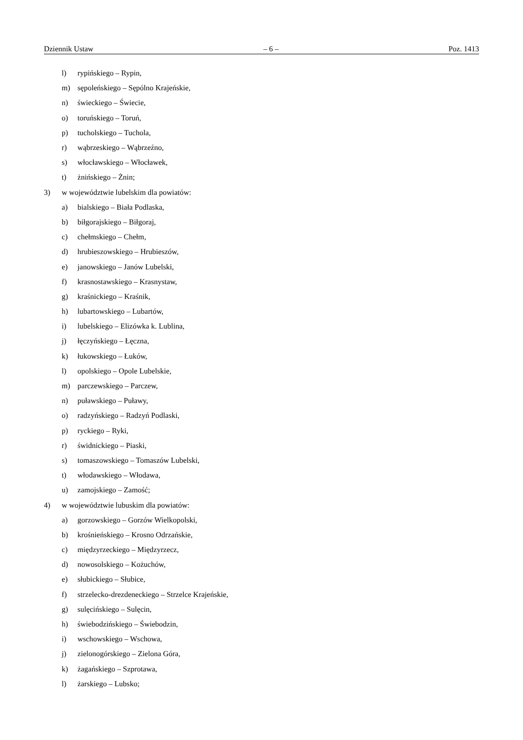Dziennik Ustaw – 6 – Poz. 1413
l) rypińskiego – Rypin,
m) sępoleńskiego – Sępólno Krajeńskie,
n) świeckiego – Świecie,
o) toruńskiego – Toruń,
p) tucholskiego – Tuchola,
r) wąbrzeskiego – Wąbrzeźno,
s) włocławskiego – Włocławek,
t) żnińskiego – Żnin;
3) w województwie lubelskim dla powiatów:
a) bialskiego – Biała Podlaska,
b) biłgorajskiego – Biłgoraj,
c) chełmskiego – Chełm,
d) hrubieszowskiego – Hrubieszów,
e) janowskiego – Janów Lubelski,
f) krasnostawskiego – Krasnystaw,
g) kraśnickiego – Kraśnik,
h) lubartowskiego – Lubartów,
i) lubelskiego – Elizówka k. Lublina,
j) łęczyńskiego – Łęczna,
k) łukowskiego – Łuków,
l) opolskiego – Opole Lubelskie,
m) parczewskiego – Parczew,
n) puławskiego – Puławy,
o) radzyńskiego – Radzyń Podlaski,
p) ryckiego – Ryki,
r) świdnickiego – Piaski,
s) tomaszowskiego – Tomaszów Lubelski,
t) włodawskiego – Włodawa,
u) zamojskiego – Zamość;
4) w województwie lubuskim dla powiatów:
a) gorzowskiego – Gorzów Wielkopolski,
b) krośnieńskiego – Krosno Odrzańskie,
c) międzyrzeckiego – Międzyrzecz,
d) nowosolskiego – Kożuchów,
e) słubickiego – Słubice,
f) strzelecko-drezdeneckiego – Strzelce Krajeńskie,
g) sulęcińskiego – Sulęcin,
h) świebodzińskiego – Świebodzin,
i) wschowskiego – Wschowa,
j) zielonogórskiego – Zielona Góra,
k) żagańskiego – Szprotawa,
l) żarskiego – Lubsko;